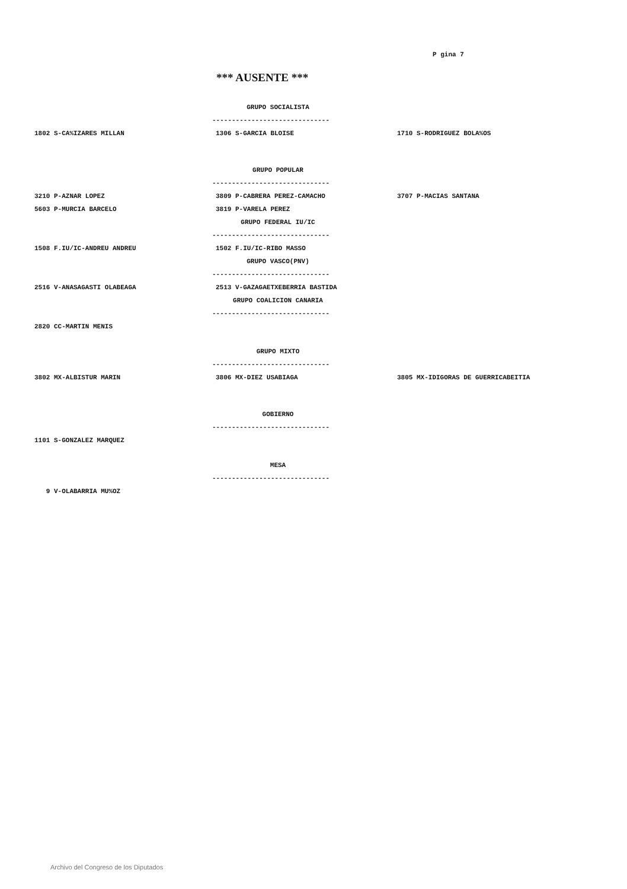P gina 7
*** AUSENTE ***
GRUPO SOCIALISTA
------------------------------
| 1802 S-CA%IZARES MILLAN | 1306 S-GARCIA BLOISE | 1710 S-RODRIGUEZ BOLA%OS |
GRUPO POPULAR
------------------------------
| 3210 P-AZNAR LOPEZ | 3809 P-CABRERA PEREZ-CAMACHO | 3707 P-MACIAS SANTANA |
| 5603 P-MURCIA BARCELO | 3819 P-VARELA PEREZ | |
GRUPO FEDERAL IU/IC
------------------------------
| 1508 F.IU/IC-ANDREU ANDREU | 1502 F.IU/IC-RIBO MASSO | |
GRUPO VASCO(PNV)
------------------------------
| 2516 V-ANASAGASTI OLABEAGA | 2513 V-GAZAGAETXEBERRIA BASTIDA | |
GRUPO COALICION CANARIA
------------------------------
| 2820 CC-MARTIN MENIS | | |
GRUPO MIXTO
------------------------------
| 3802 MX-ALBISTUR MARIN | 3806 MX-DIEZ USABIAGA | 3805 MX-IDIGORAS DE GUERRICABEITIA |
GOBIERNO
------------------------------
| 1101 S-GONZALEZ MARQUEZ | | |
MESA
------------------------------
| 9 V-OLABARRIA MU%OZ | | |
Archivo del Congreso de los Diputados